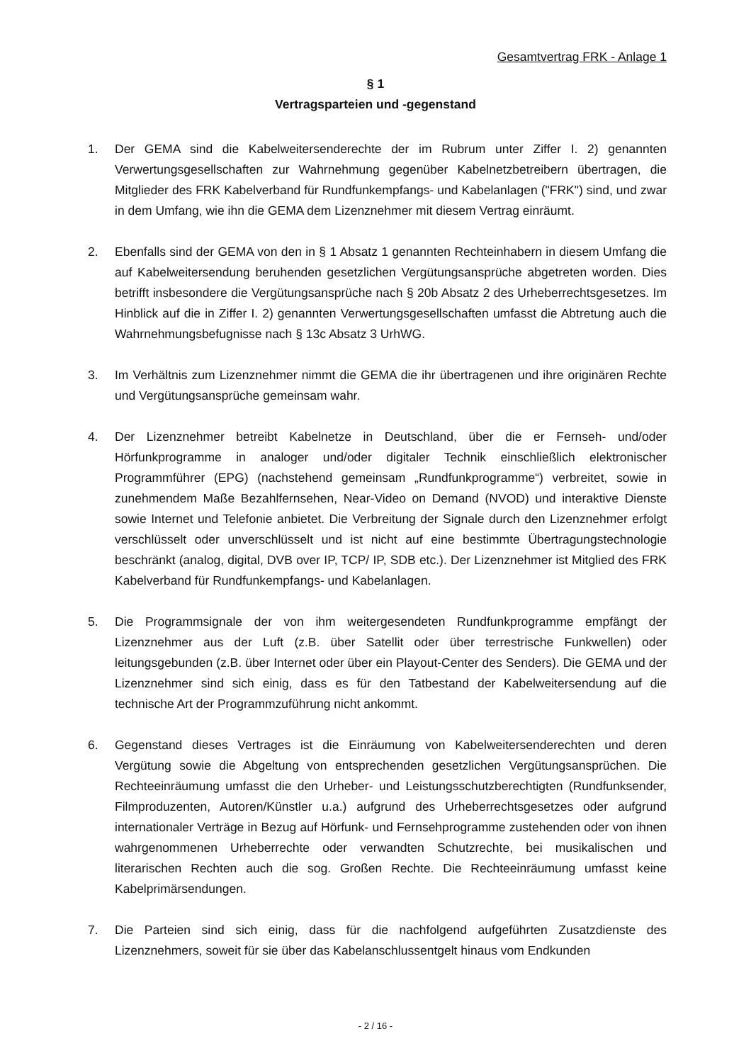Gesamtvertrag FRK - Anlage 1
§ 1
Vertragsparteien und -gegenstand
1. Der GEMA sind die Kabelweitersenderechte der im Rubrum unter Ziffer I. 2) genannten Verwertungsgesellschaften zur Wahrnehmung gegenüber Kabelnetzbetreibern übertragen, die Mitglieder des FRK Kabelverband für Rundfunkempfangs- und Kabelanlagen ("FRK") sind, und zwar in dem Umfang, wie ihn die GEMA dem Lizenznehmer mit diesem Vertrag einräumt.
2. Ebenfalls sind der GEMA von den in § 1 Absatz 1 genannten Rechteinhabern in diesem Umfang die auf Kabelweitersendung beruhenden gesetzlichen Vergütungsansprüche abgetreten worden. Dies betrifft insbesondere die Vergütungsansprüche nach § 20b Absatz 2 des Urheberrechtsgesetzes. Im Hinblick auf die in Ziffer I. 2) genannten Verwertungsgesellschaften umfasst die Abtretung auch die Wahrnehmungsbefugnisse nach § 13c Absatz 3 UrhWG.
3. Im Verhältnis zum Lizenznehmer nimmt die GEMA die ihr übertragenen und ihre originären Rechte und Vergütungsansprüche gemeinsam wahr.
4. Der Lizenznehmer betreibt Kabelnetze in Deutschland, über die er Fernseh- und/oder Hörfunkprogramme in analoger und/oder digitaler Technik einschließlich elektronischer Programmführer (EPG) (nachstehend gemeinsam „Rundfunkprogramme“) verbreitet, sowie in zunehmendem Maße Bezahlfernsehen, Near-Video on Demand (NVOD) und interaktive Dienste sowie Internet und Telefonie anbietet. Die Verbreitung der Signale durch den Lizenznehmer erfolgt verschlüsselt oder unverschlüsselt und ist nicht auf eine bestimmte Übertragungstechnologie beschränkt (analog, digital, DVB over IP, TCP/ IP, SDB etc.). Der Lizenznehmer ist Mitglied des FRK Kabelverband für Rundfunkempfangs- und Kabelanlagen.
5. Die Programmsignale der von ihm weitergesendeten Rundfunkprogramme empfängt der Lizenznehmer aus der Luft (z.B. über Satellit oder über terrestrische Funkwellen) oder leitungsgebunden (z.B. über Internet oder über ein Playout-Center des Senders). Die GEMA und der Lizenznehmer sind sich einig, dass es für den Tatbestand der Kabelweitersendung auf die technische Art der Programmzuführung nicht ankommt.
6. Gegenstand dieses Vertrages ist die Einräumung von Kabelweitersenderechten und deren Vergütung sowie die Abgeltung von entsprechenden gesetzlichen Vergütungsansprüchen. Die Rechteeinräumung umfasst die den Urheber- und Leistungsschutzberechtigten (Rundfunksender, Filmproduzenten, Autoren/Künstler u.a.) aufgrund des Urheberrechtsgesetzes oder aufgrund internationaler Verträge in Bezug auf Hörfunk- und Fernsehprogramme zustehenden oder von ihnen wahrgenommenen Urheberrechte oder verwandten Schutzrechte, bei musikalischen und literarischen Rechten auch die sog. Großen Rechte. Die Rechteeinräumung umfasst keine Kabelprimärsendungen.
7. Die Parteien sind sich einig, dass für die nachfolgend aufgeführten Zusatzdienste des Lizenznehmers, soweit für sie über das Kabelanschlussentgelt hinaus vom Endkunden
- 2 / 16 -